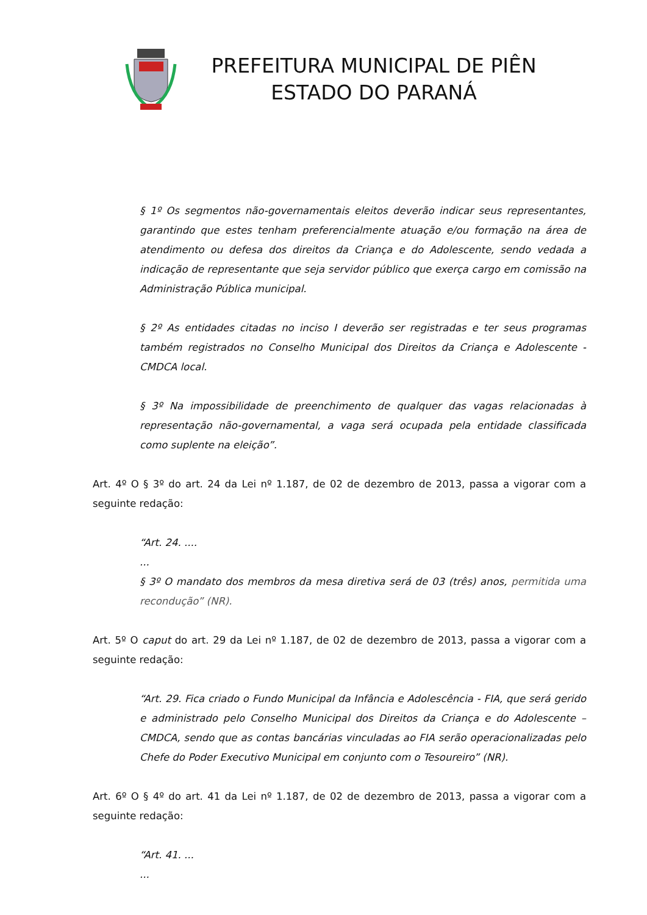PREFEITURA MUNICIPAL DE PIÊN
ESTADO DO PARANÁ
§ 1º Os segmentos não-governamentais eleitos deverão indicar seus representantes, garantindo que estes tenham preferencialmente atuação e/ou formação na área de atendimento ou defesa dos direitos da Criança e do Adolescente, sendo vedada a indicação de representante que seja servidor público que exerça cargo em comissão na Administração Pública municipal.
§ 2º As entidades citadas no inciso I deverão ser registradas e ter seus programas também registrados no Conselho Municipal dos Direitos da Criança e Adolescente - CMDCA local.
§ 3º Na impossibilidade de preenchimento de qualquer das vagas relacionadas à representação não-governamental, a vaga será ocupada pela entidade classificada como suplente na eleição”.
Art. 4º O § 3º do art. 24 da Lei nº 1.187, de 02 de dezembro de 2013, passa a vigorar com a seguinte redação:
“Art. 24. ....
...
§ 3º O mandato dos membros da mesa diretiva será de 03 (três) anos, permitida uma recondução” (NR).
Art. 5º O caput do art. 29 da Lei nº 1.187, de 02 de dezembro de 2013, passa a vigorar com a seguinte redação:
“Art. 29. Fica criado o Fundo Municipal da Infância e Adolescência - FIA, que será gerido e administrado pelo Conselho Municipal dos Direitos da Criança e do Adolescente – CMDCA, sendo que as contas bancárias vinculadas ao FIA serão operacionalizadas pelo Chefe do Poder Executivo Municipal em conjunto com o Tesoureiro” (NR).
Art. 6º O § 4º do art. 41 da Lei nº 1.187, de 02 de dezembro de 2013, passa a vigorar com a seguinte redação:
“Art. 41. ...
...